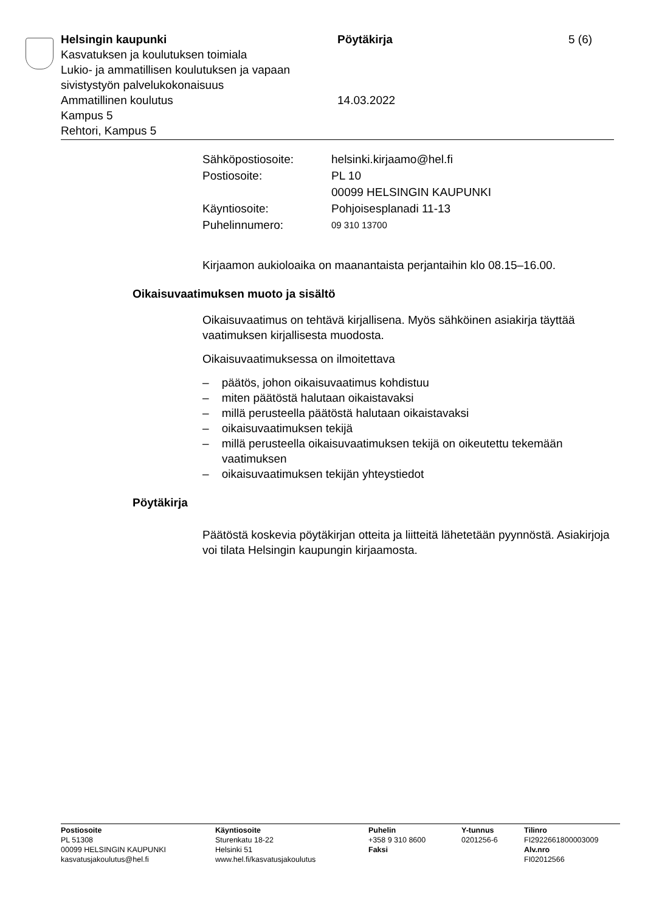Helsingin kaupunki
Kasvatuksen ja koulutuksen toimiala
Lukio- ja ammatillisen koulutuksen ja vapaan sivistystyön palvelukokonaisuus
Ammatillinen koulutus
Kampus 5
Rehtori, Kampus 5
Pöytäkirja
14.03.2022
5 (6)
| Sähköpostiosoite: | helsinki.kirjaamo@hel.fi |
| Postiosoite: | PL 10 00099 HELSINGIN KAUPUNKI |
| Käyntiosoite: | Pohjoisesplanadi 11-13 |
| Puhelinnumero: | 09 310 13700 |
Kirjaamon aukioloaika on maanantaista perjantaihin klo 08.15–16.00.
Oikaisuvaatimuksen muoto ja sisältö
Oikaisuvaatimus on tehtävä kirjallisena. Myös sähköinen asiakirja täyttää vaatimuksen kirjallisesta muodosta.
Oikaisuvaatimuksessa on ilmoitettava
– päätös, johon oikaisuvaatimus kohdistuu
– miten päätöstä halutaan oikaistavaksi
– millä perusteella päätöstä halutaan oikaistavaksi
– oikaisuvaatimuksen tekijä
– millä perusteella oikaisuvaatimuksen tekijä on oikeutettu tekemään vaatimuksen
– oikaisuvaatimuksen tekijän yhteystiedot
Pöytäkirja
Päätöstä koskevia pöytäkirjan otteita ja liitteitä lähetetään pyynnöstä. Asiakirjoja voi tilata Helsingin kaupungin kirjaamosta.
Postiosoite
PL 51308
00099 HELSINGIN KAUPUNKI
kasvatusjakoulutus@hel.fi
Käyntiosoite
Sturenkatu 18-22
Helsinki 51
www.hel.fi/kasvatusjakoulutus
Puhelin
+358 9 310 8600
Faksi
Y-tunnus
0201256-6
Tilinro
FI2922661800003009
Alv.nro
FI02012566